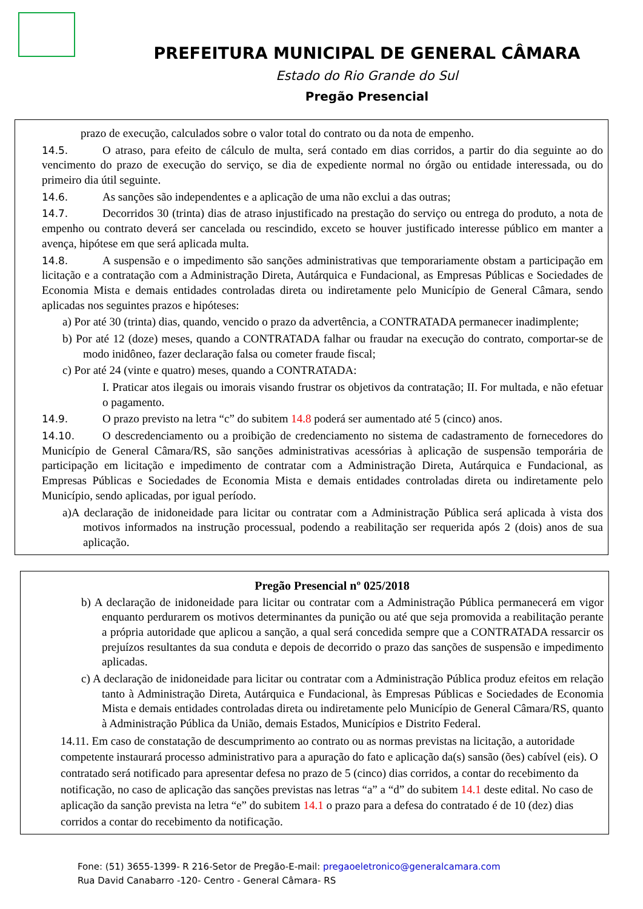PREFEITURA MUNICIPAL DE GENERAL CÂMARA
Estado do Rio Grande do Sul
Pregão Presencial
prazo de execução, calculados sobre o valor total do contrato ou da nota de empenho.
14.5. O atraso, para efeito de cálculo de multa, será contado em dias corridos, a partir do dia seguinte ao do vencimento do prazo de execução do serviço, se dia de expediente normal no órgão ou entidade interessada, ou do primeiro dia útil seguinte.
14.6. As sanções são independentes e a aplicação de uma não exclui a das outras;
14.7. Decorridos 30 (trinta) dias de atraso injustificado na prestação do serviço ou entrega do produto, a nota de empenho ou contrato deverá ser cancelada ou rescindido, exceto se houver justificado interesse público em manter a avença, hipótese em que será aplicada multa.
14.8. A suspensão e o impedimento são sanções administrativas que temporariamente obstam a participação em licitação e a contratação com a Administração Direta, Autárquica e Fundacional, as Empresas Públicas e Sociedades de Economia Mista e demais entidades controladas direta ou indiretamente pelo Município de General Câmara, sendo aplicadas nos seguintes prazos e hipóteses:
a) Por até 30 (trinta) dias, quando, vencido o prazo da advertência, a CONTRATADA permanecer inadimplente;
b) Por até 12 (doze) meses, quando a CONTRATADA falhar ou fraudar na execução do contrato, comportar-se de modo inidôneo, fazer declaração falsa ou cometer fraude fiscal;
c) Por até 24 (vinte e quatro) meses, quando a CONTRATADA:
I. Praticar atos ilegais ou imorais visando frustrar os objetivos da contratação; II. For multada, e não efetuar o pagamento.
14.9. O prazo previsto na letra “c” do subitem 14.8 poderá ser aumentado até 5 (cinco) anos.
14.10. O descredenciamento ou a proibição de credenciamento no sistema de cadastramento de fornecedores do Município de General Câmara/RS, são sanções administrativas acessórias à aplicação de suspensão temporária de participação em licitação e impedimento de contratar com a Administração Direta, Autárquica e Fundacional, as Empresas Públicas e Sociedades de Economia Mista e demais entidades controladas direta ou indiretamente pelo Município, sendo aplicadas, por igual período.
a)A declaração de inidoneidade para licitar ou contratar com a Administração Pública será aplicada à vista dos motivos informados na instrução processual, podendo a reabilitação ser requerida após 2 (dois) anos de sua aplicação.
Pregão Presencial nº 025/2018
b) A declaração de inidoneidade para licitar ou contratar com a Administração Pública permanecerá em vigor enquanto perdurarem os motivos determinantes da punição ou até que seja promovida a reabilitação perante a própria autoridade que aplicou a sanção, a qual será concedida sempre que a CONTRATADA ressarcir os prejuízos resultantes da sua conduta e depois de decorrido o prazo das sanções de suspensão e impedimento aplicadas.
c) A declaração de inidoneidade para licitar ou contratar com a Administração Pública produz efeitos em relação tanto à Administração Direta, Autárquica e Fundacional, às Empresas Públicas e Sociedades de Economia Mista e demais entidades controladas direta ou indiretamente pelo Município de General Câmara/RS, quanto à Administração Pública da União, demais Estados, Municípios e Distrito Federal.
14.11. Em caso de constatação de descumprimento ao contrato ou as normas previstas na licitação, a autoridade competente instaurará processo administrativo para a apuração do fato e aplicação da(s) sansão (ões) cabível (eis). O contratado será notificado para apresentar defesa no prazo de 5 (cinco) dias corridos, a contar do recebimento da notificação, no caso de aplicação das sanções previstas nas letras “a” a “d” do subitem 14.1 deste edital. No caso de aplicação da sanção prevista na letra “e” do subitem 14.1 o prazo para a defesa do contratado é de 10 (dez) dias corridos a contar do recebimento da notificação.
Fone: (51) 3655-1399- R 216-Setor de Pregão-E-mail: pregaoeletronico@generalcamara.com
Rua David Canabarro -120- Centro - General Câmara- RS